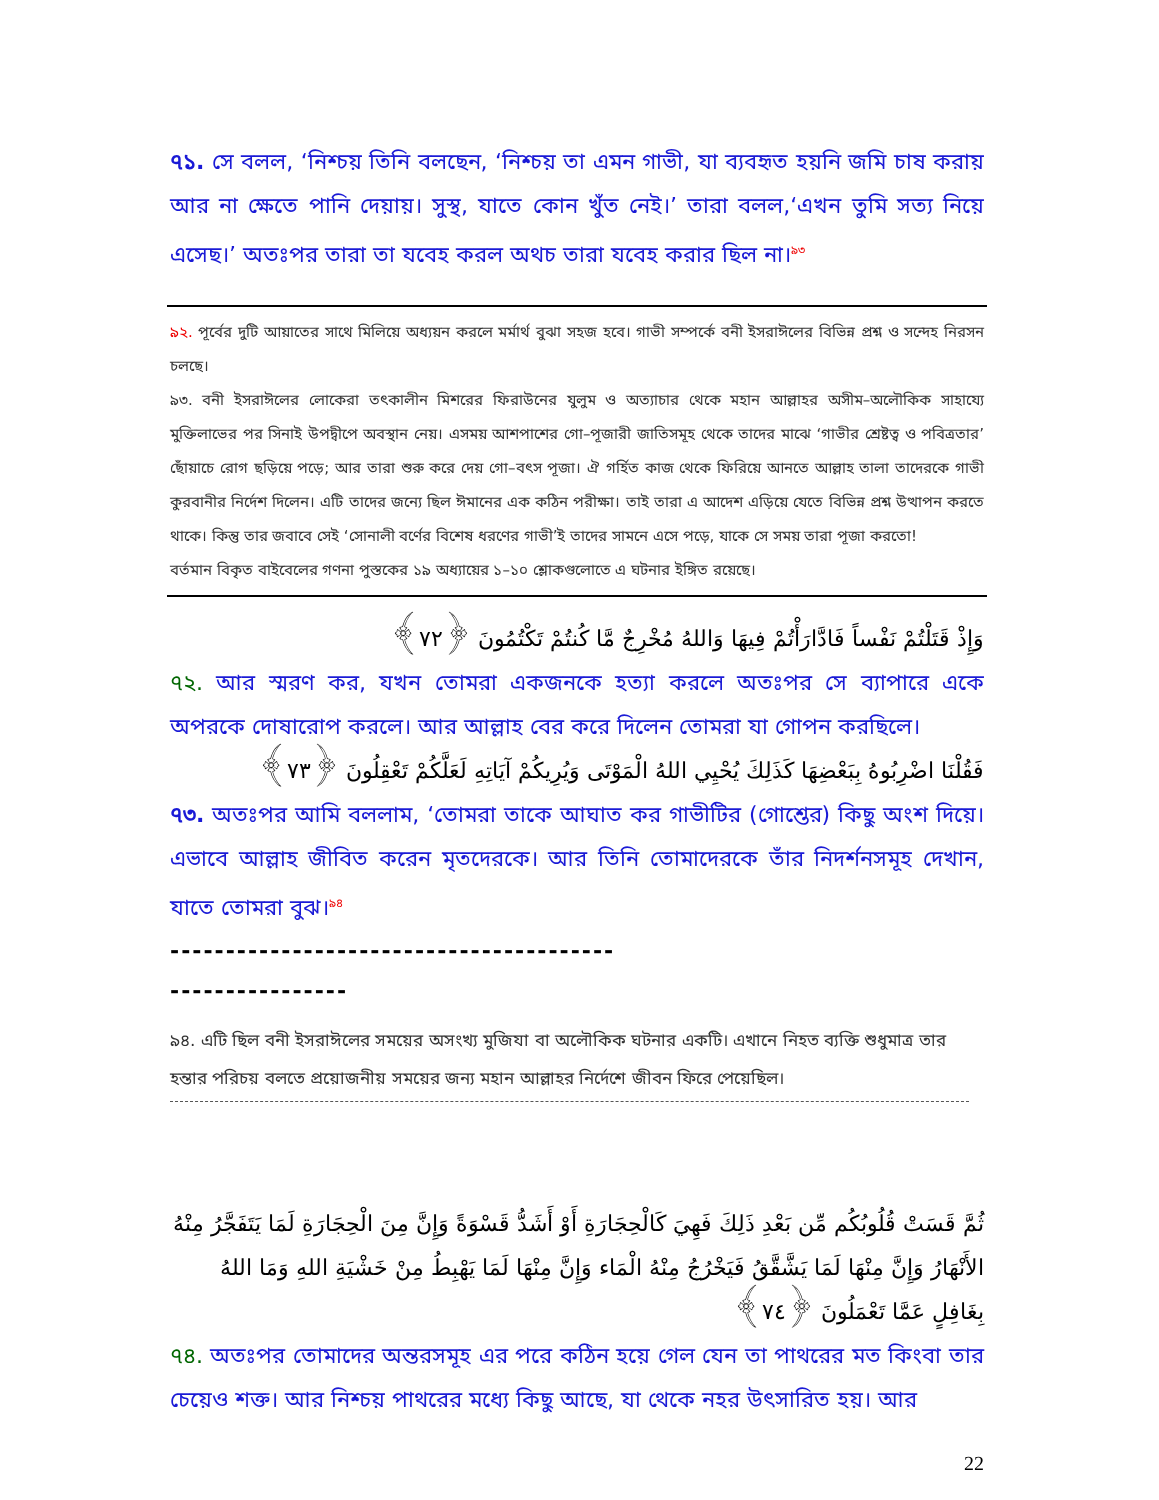৭১. সে বলল, ‘নিশ্চয় তিনি বলছেন, ‘নিশ্চয় তা এমন গাভী, যা ব্যবহৃত হয়নি জমি চাষ করায় আর না ক্ষেতে পানি দেয়ায়। সুস্থ, যাতে কোন খুঁত নেই।’ তারা বলল,‘এখন তুমি সত্য নিয়ে এসেছ।’ অতঃপর তারা তা যবেহ করল অথচ তারা যবেহ করার ছিল না।<sup>৯৩</sup>
৯২. পূর্বের দুটি আয়াতের সাথে মিলিয়ে অধ্যয়ন করলে মর্মার্থ বুঝা সহজ হবে। গাভী সম্পর্কে বনী ইসরাঈলের বিভিন্ন প্রশ্ন ও সন্দেহ নিরসন চলছে।
৯৩. বনী ইসরাঈলের লোকেরা তৎকালীন মিশরের ফিরাউনের যুলুম ও অত্যাচার থেকে মহান আল্লাহর অসীম–অলৌকিক সাহায্যে মুক্তিলাভের পর সিনাই উপদ্বীপে অবস্থান নেয়। এসময় আশপাশের গো–পূজারী জাতিসমূহ থেকে তাদের মাঝে ‘গাভীর শ্রেষ্টত্ব ও পবিত্রতার’ ছোঁয়াচে রোগ ছড়িয়ে পড়ে; আর তারা শুরু করে দেয় গো–বৎস পূজা। ঐ গর্হিত কাজ থেকে ফিরিয়ে আনতে আল্লাহ তালা তাদেরকে গাভী কুরবানীর নির্দেশ দিলেন। এটি তাদের জন্যে ছিল ঈমানের এক কঠিন পরীক্ষা। তাই তারা এ আদেশ এড়িয়ে যেতে বিভিন্ন প্রশ্ন উত্থাপন করতে থাকে। কিন্তু তার জবাবে সেই ‘সোনালী বর্ণের বিশেষ ধরণের গাভী’ই তাদের সামনে এসে পড়ে, যাকে সে সময় তারা পূজা করতো!
বর্তমান বিকৃত বাইবেলের গণনা পুস্তকের ১৯ অধ্যায়ের ১–১০ শ্লোকগুলোতে এ ঘটনার ইঙ্গিত রয়েছে।
وَإِذْ قَتَلْتُمْ نَفْساً فَادَّارَأْتُمْ فِيهَا وَاللهُ مُخْرِجٌ مَّا كُنتُمْ تَكْتُمُونَ ﴿٧٢﴾
৭২. আর স্মরণ কর, যখন তোমরা একজনকে হত্যা করলে অতঃপর সে ব্যাপারে একে অপরকে দোষারোপ করলে। আর আল্লাহ বের করে দিলেন তোমরা যা গোপন করছিলে।
فَقُلْنَا اضْرِبُوهُ بِبَعْضِهَا كَذَلِكَ يُحْيِي اللهُ الْمَوْتَى وَيُرِيكُمْ آيَاتِهِ لَعَلَّكُمْ تَعْقِلُونَ ﴿٧٣﴾
৭৩. অতঃপর আমি বললাম, ‘তোমরা তাকে আঘাত কর গাভীটির (গোশ্তের) কিছু অংশ দিয়ে। এভাবে আল্লাহ জীবিত করেন মৃতদেরকে। আর তিনি তোমাদেরকে তাঁর নিদর্শনসমূহ দেখান, যাতে তোমরা বুঝ।<sup>৯৪</sup>
----------------------------------------
----------------
৯৪. এটি ছিল বনী ইসরাঈলের সময়ের অসংখ্য মুজিযা বা অলৌকিক ঘটনার একটি। এখানে নিহত ব্যক্তি শুধুমাত্র তার হন্তার পরিচয় বলতে প্রয়োজনীয় সময়ের জন্য মহান আল্লাহর নির্দেশে জীবন ফিরে পেয়েছিল।
ثُمَّ قَسَتْ قُلُوبُكُم مِّن بَعْدِ ذَلِكَ فَهِيَ كَالْحِجَارَةِ أَوْ أَشَدُّ قَسْوَةً وَإِنَّ مِنَ الْحِجَارَةِ لَمَا يَتَفَجَّرُ مِنْهُ الأَنْهَارُ وَإِنَّ مِنْهَا لَمَا يَشَّقَّقُ فَيَخْرُجُ مِنْهُ الْمَاء وَإِنَّ مِنْهَا لَمَا يَهْبِطُ مِنْ خَشْيَةِ اللهِ وَمَا اللهُ بِغَافِلٍ عَمَّا تَعْمَلُونَ ﴿٧٤﴾
৭৪. অতঃপর তোমাদের অন্তরসমূহ এর পরে কঠিন হয়ে গেল যেন তা পাথরের মত কিংবা তার চেয়েও শক্ত। আর নিশ্চয় পাথরের মধ্যে কিছু আছে, যা থেকে নহর উৎসারিত হয়। আর
22